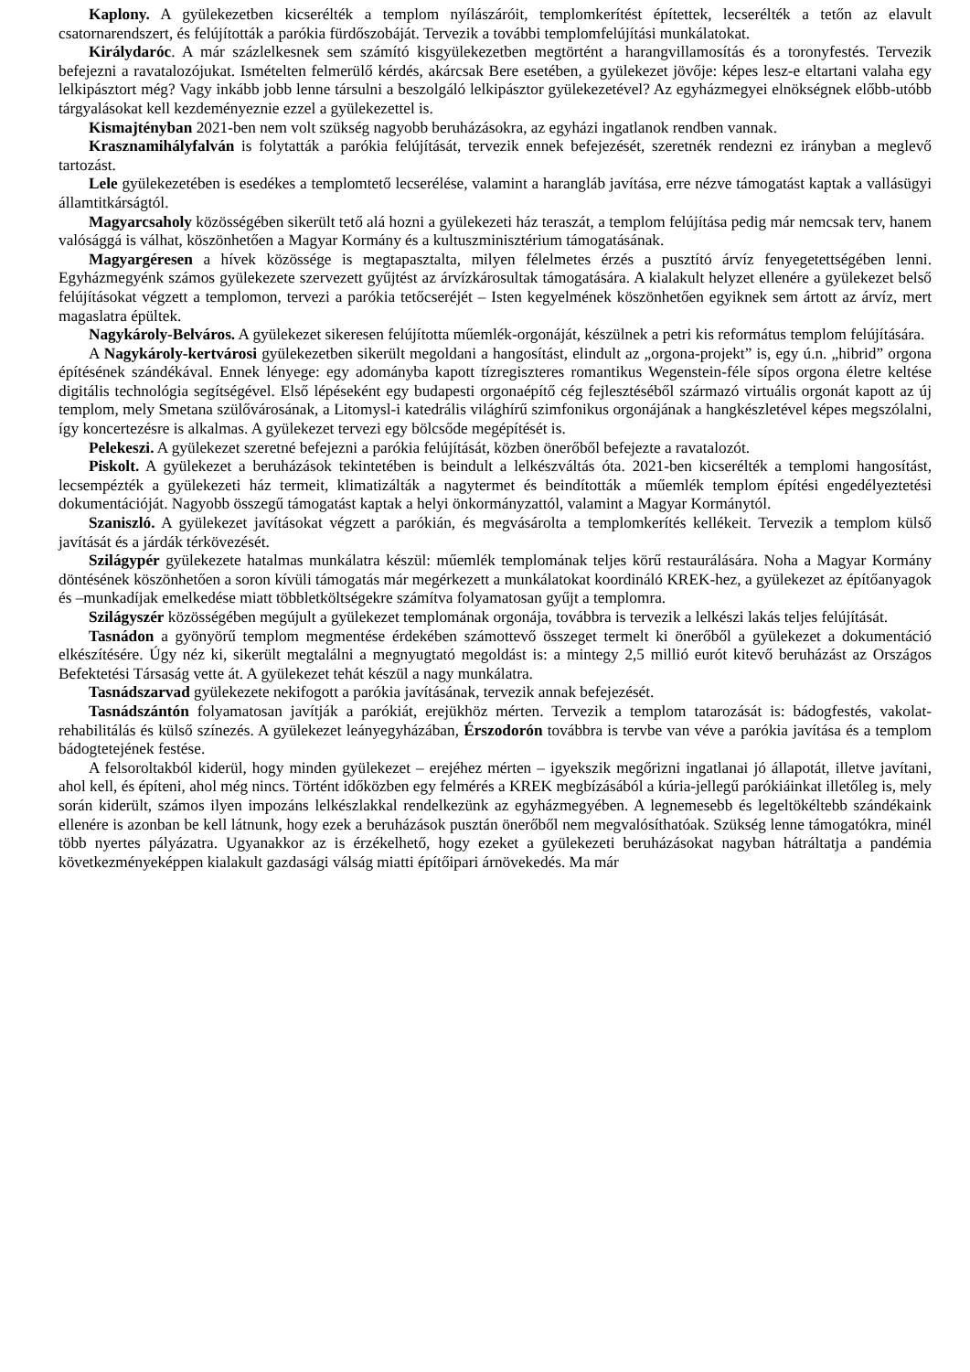Kaplony. A gyülekezetben kicserélték a templom nyílászáróit, templomkerítést építettek, lecserélték a tetőn az elavult csatornarendszert, és felújították a parókia fürdőszobáját. Tervezik a további templomfelújítási munkálatokat.
Királydaróc. A már százlelkesnek sem számító kisgyülekezetben megtörtént a harangvillamosítás és a toronyfestés. Tervezik befejezni a ravatalozójukat. Ismételten felmerülő kérdés, akárcsak Bere esetében, a gyülekezet jövője: képes lesz-e eltartani valaha egy lelkipásztort még? Vagy inkább jobb lenne társulni a beszolgáló lelkipásztor gyülekezetével? Az egyházmegyei elnökségnek előbb-utóbb tárgyalásokat kell kezdeményeznie ezzel a gyülekezettel is.
Kismajtényban 2021-ben nem volt szükség nagyobb beruházásokra, az egyházi ingatlanok rendben vannak.
Krasznamihályfalván is folytatták a parókia felújítását, tervezik ennek befejezését, szeretnék rendezni ez irányban a meglevő tartozást.
Lele gyülekezetében is esedékes a templomtető lecserélése, valamint a harangláb javítása, erre nézve támogatást kaptak a vallásügyi államtitkárságtól.
Magyarcsaholy közösségében sikerült tető alá hozni a gyülekezeti ház teraszát, a templom felújítása pedig már nemcsak terv, hanem valósággá is válhat, köszönhetően a Magyar Kormány és a kultuszminisztérium támogatásának.
Magyargéresen a hívek közössége is megtapasztalta, milyen félelmetes érzés a pusztító árvíz fenyegetettségében lenni. Egyházmegyénk számos gyülekezete szervezett gyűjtést az árvízkárosultak támogatására. A kialakult helyzet ellenére a gyülekezet belső felújításokat végzett a templomon, tervezi a parókia tetőcseréjét – Isten kegyelmének köszönhetően egyiknek sem ártott az árvíz, mert magaslatra épültek.
Nagykároly-Belváros. A gyülekezet sikeresen felújította műemlék-orgonáját, készülnek a petri kis református templom felújítására.
A Nagykároly-kertvárosi gyülekezetben sikerült megoldani a hangosítást, elindult az „orgona-projekt” is, egy ú.n. „hibrid” orgona építésének szándékával. Ennek lényege: egy adományba kapott tízregiszteres romantikus Wegenstein-féle sípos orgona életre keltése digitális technológia segítségével. Első lépéseként egy budapesti orgonaépítő cég fejlesztéséből származó virtuális orgonát kapott az új templom, mely Smetana szülővárosának, a Litomysl-i katedrális világhírű szimfonikus orgonájának a hangkészletével képes megszólalni, így koncertezésre is alkalmas. A gyülekezet tervezi egy bölcsőde megépítését is.
Pelekeszi. A gyülekezet szeretné befejezni a parókia felújítását, közben önerőből befejezte a ravatalozót.
Piskolt. A gyülekezet a beruházások tekintetében is beindult a lelkészváltás óta. 2021-ben kicserélték a templomi hangosítást, lecsempézték a gyülekezeti ház termeit, klimatizálták a nagytermet és beindították a műemlék templom építési engedélyeztetési dokumentációját. Nagyobb összegű támogatást kaptak a helyi önkormányzattól, valamint a Magyar Kormánytól.
Szaniszló. A gyülekezet javításokat végzett a parókián, és megvásárolta a templomkerítés kellékeit. Tervezik a templom külső javítását és a járdák térkövezését.
Szilágypér gyülekezete hatalmas munkálatra készül: műemlék templomának teljes körű restaurálására. Noha a Magyar Kormány döntésének köszönhetően a soron kívüli támogatás már megérkezett a munkálatokat koordináló KREK-hez, a gyülekezet az építőanyagok és –munkadíjak emelkedése miatt többletköltségekre számítva folyamatosan gyűjt a templomra.
Szilágyszér közösségében megújult a gyülekezet templomának orgonája, továbbra is tervezik a lelkészi lakás teljes felújítását.
Tasnádon a gyönyörű templom megmentése érdekében számottevő összeget termelt ki önerőből a gyülekezet a dokumentáció elkészítésére. Úgy néz ki, sikerült megtalálni a megnyugtató megoldást is: a mintegy 2,5 millió eurót kitevő beruházást az Országos Befektetési Társaság vette át. A gyülekezet tehát készül a nagy munkálatra.
Tasnádszarvad gyülekezete nekifogott a parókia javításának, tervezik annak befejezését.
Tasnádszántón folyamatosan javítják a parókiát, erejükhöz mérten. Tervezik a templom tatarozását is: bádogfestés, vakolat-rehabilitálás és külső színezés. A gyülekezet leányegyházában, Érszodorón továbbra is tervbe van véve a parókia javítása és a templom bádogtetejének festése.
A felsoroltakból kiderül, hogy minden gyülekezet – erejéhez mérten – igyekszik megőrizni ingatlanai jó állapotát, illetve javítani, ahol kell, és építeni, ahol még nincs. Történt időközben egy felmérés a KREK megbízásából a kúria-jellegű parókiáinkat illetőleg is, mely során kiderült, számos ilyen impozáns lelkészlakkal rendelkezünk az egyházmegyében. A legnemesebb és legeltökéltebb szándékaink ellenére is azonban be kell látnunk, hogy ezek a beruházások pusztán önerőből nem megvalósíthatóak. Szükség lenne támogatókra, minél több nyertes pályázatra. Ugyanakkor az is érzékelhető, hogy ezeket a gyülekezeti beruházásokat nagyban hátráltatja a pandémia következményeképpen kialakult gazdasági válság miatti építőipari árnövekedés. Ma már